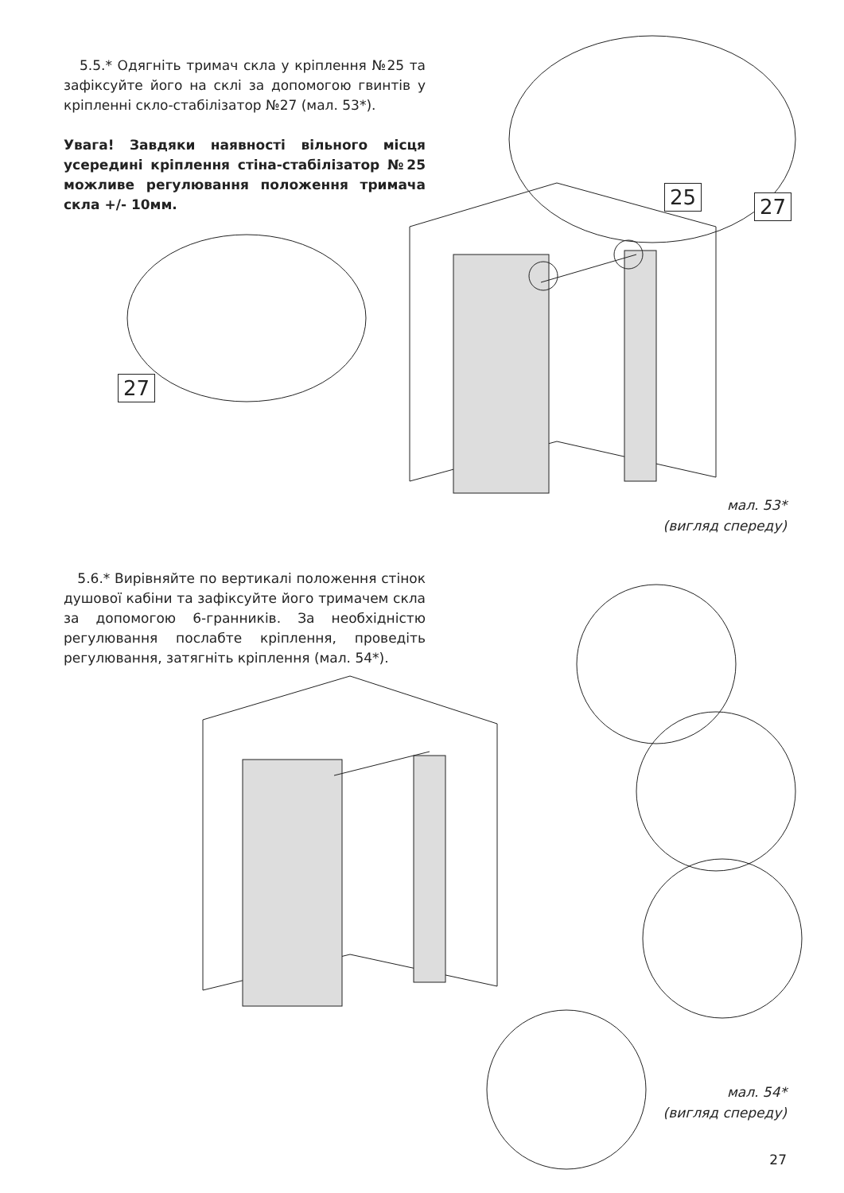5.5.* Одягніть тримач скла у кріплення №25 та зафіксуйте його на склі за допомогою гвинтів у кріпленні скло-стабілізатор №27 (мал. 53*).
Увага! Завдяки наявності вільного місця усередині кріплення стіна-стабілізатор №25 можливе регулювання положення тримача скла +/- 10мм.
25 27
27
мал. 53*
(вигляд спереду)
5.6.* Вирівняйте по вертикалі положення стінок душової кабіни та зафіксуйте його тримачем скла за допомогою 6-гранників. За необхідністю регулювання послабте кріплення, проведіть регулювання, затягніть кріплення (мал. 54*).
мал. 54*
(вигляд спереду)
27